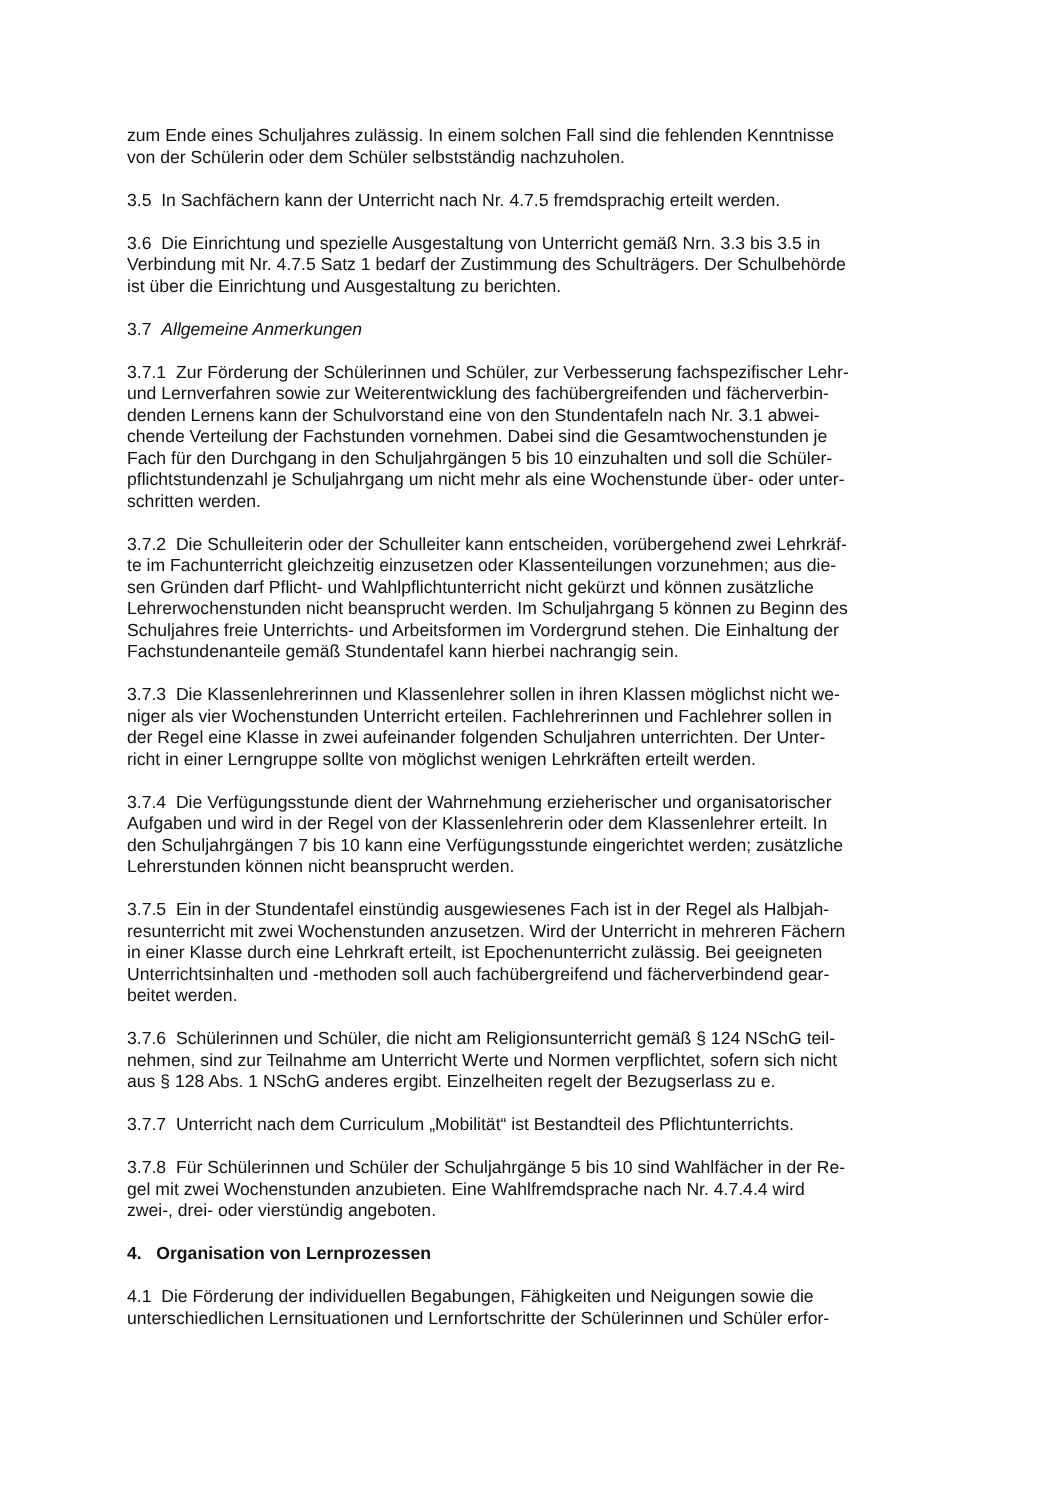zum Ende eines Schuljahres zulässig. In einem solchen Fall sind die fehlenden Kenntnisse
von der Schülerin oder dem Schüler selbstständig nachzuholen.
3.5 In Sachfächern kann der Unterricht nach Nr. 4.7.5 fremdsprachig erteilt werden.
3.6 Die Einrichtung und spezielle Ausgestaltung von Unterricht gemäß Nrn. 3.3 bis 3.5 in
Verbindung mit Nr. 4.7.5 Satz 1 bedarf der Zustimmung des Schulträgers. Der Schulbehörde
ist über die Einrichtung und Ausgestaltung zu berichten.
3.7 Allgemeine Anmerkungen
3.7.1 Zur Förderung der Schülerinnen und Schüler, zur Verbesserung fachspezifischer Lehr-
und Lernverfahren sowie zur Weiterentwicklung des fachübergreifenden und fächerverbin-
denden Lernens kann der Schulvorstand eine von den Stundentafeln nach Nr. 3.1 abwei-
chende Verteilung der Fachstunden vornehmen. Dabei sind die Gesamtwochenstunden je
Fach für den Durchgang in den Schuljahrgängen 5 bis 10 einzuhalten und soll die Schüler-
pflichtstundenzahl je Schuljahrgang um nicht mehr als eine Wochenstunde über- oder unter-
schritten werden.
3.7.2 Die Schulleiterin oder der Schulleiter kann entscheiden, vorübergehend zwei Lehrkräf-
te im Fachunterricht gleichzeitig einzusetzen oder Klassenteilungen vorzunehmen; aus die-
sen Gründen darf Pflicht- und Wahlpflichtunterricht nicht gekürzt und können zusätzliche
Lehrerwochenstunden nicht beansprucht werden. Im Schuljahrgang 5 können zu Beginn des
Schuljahres freie Unterrichts- und Arbeitsformen im Vordergrund stehen. Die Einhaltung der
Fachstundenanteile gemäß Stundentafel kann hierbei nachrangig sein.
3.7.3 Die Klassenlehrerinnen und Klassenlehrer sollen in ihren Klassen möglichst nicht we-
niger als vier Wochenstunden Unterricht erteilen. Fachlehrerinnen und Fachlehrer sollen in
der Regel eine Klasse in zwei aufeinander folgenden Schuljahren unterrichten. Der Unter-
richt in einer Lerngruppe sollte von möglichst wenigen Lehrkräften erteilt werden.
3.7.4 Die Verfügungsstunde dient der Wahrnehmung erzieherischer und organisatorischer
Aufgaben und wird in der Regel von der Klassenlehrerin oder dem Klassenlehrer erteilt. In
den Schuljahrgängen 7 bis 10 kann eine Verfügungsstunde eingerichtet werden; zusätzliche
Lehrerstunden können nicht beansprucht werden.
3.7.5 Ein in der Stundentafel einstündig ausgewiesenes Fach ist in der Regel als Halbjah-
resunterricht mit zwei Wochenstunden anzusetzen. Wird der Unterricht in mehreren Fächern
in einer Klasse durch eine Lehrkraft erteilt, ist Epochenunterricht zulässig. Bei geeigneten
Unterrichtsinhalten und -methoden soll auch fachübergreifend und fächerverbindend gear-
beitet werden.
3.7.6 Schülerinnen und Schüler, die nicht am Religionsunterricht gemäß § 124 NSchG teil-
nehmen, sind zur Teilnahme am Unterricht Werte und Normen verpflichtet, sofern sich nicht
aus § 128 Abs. 1 NSchG anderes ergibt. Einzelheiten regelt der Bezugserlass zu e.
3.7.7 Unterricht nach dem Curriculum „Mobilität“ ist Bestandteil des Pflichtunterrichts.
3.7.8 Für Schülerinnen und Schüler der Schuljahrgänge 5 bis 10 sind Wahlfächer in der Re-
gel mit zwei Wochenstunden anzubieten. Eine Wahlfremdsprache nach Nr. 4.7.4.4 wird
zwei-, drei- oder vierstündig angeboten.
4. Organisation von Lernprozessen
4.1 Die Förderung der individuellen Begabungen, Fähigkeiten und Neigungen sowie die
unterschiedlichen Lernsituationen und Lernfortschritte der Schülerinnen und Schüler erfor-